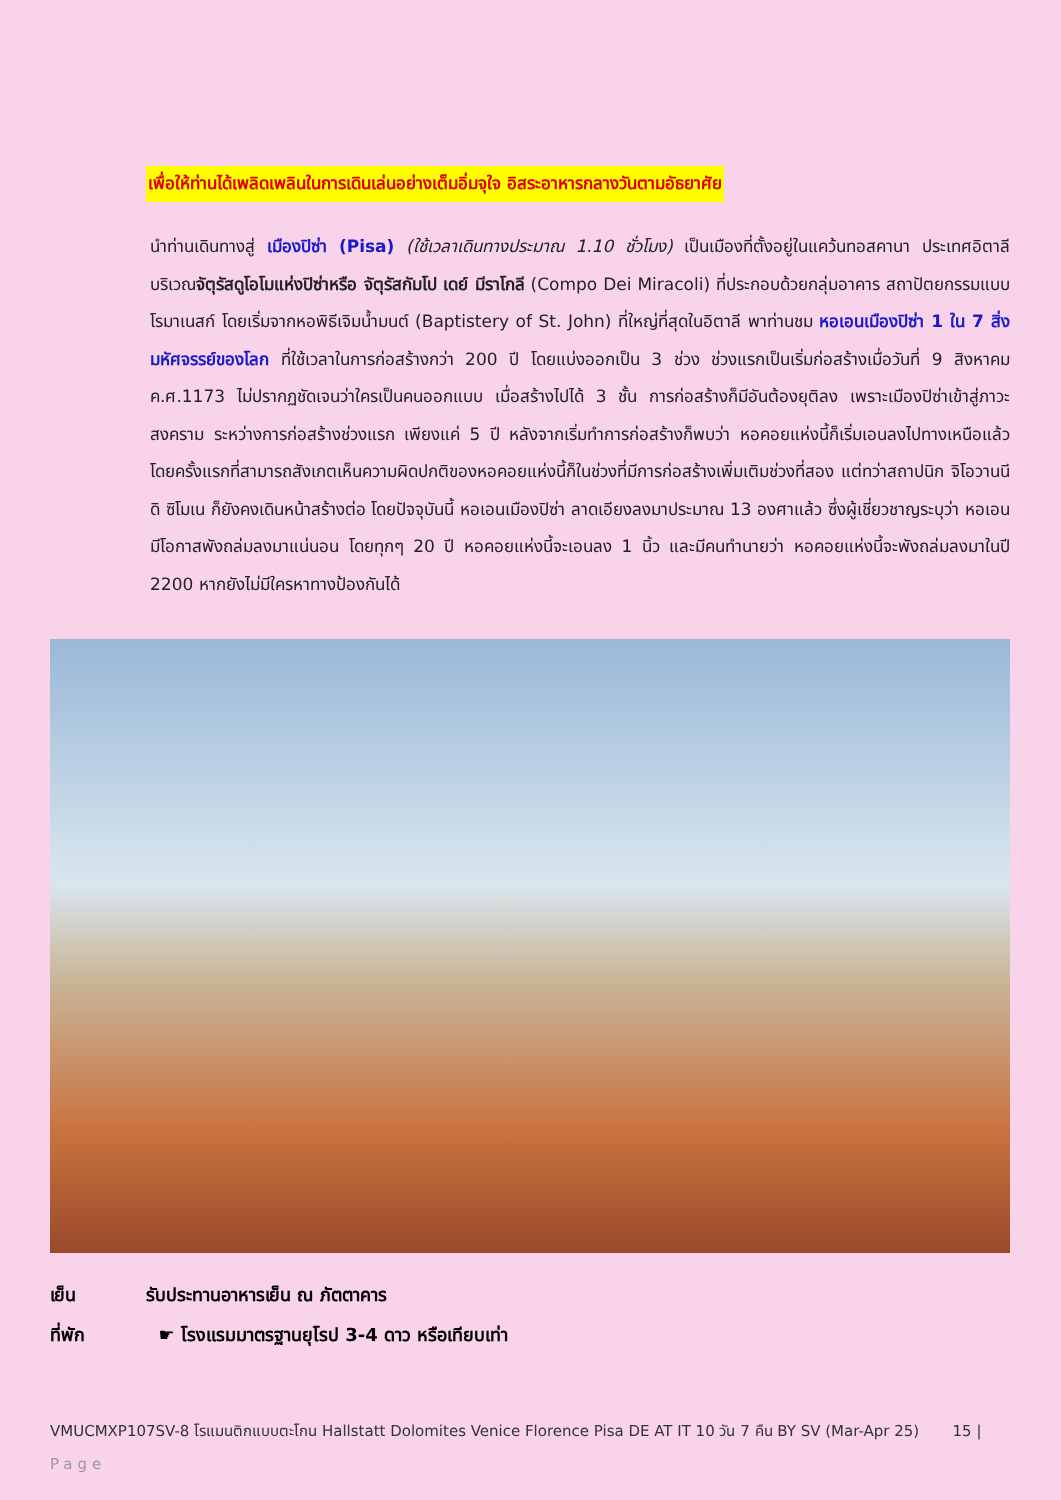เพื่อให้ท่านได้เพลิดเพลินในการเดินเล่นอย่างเต็มอิ่มจุใจ อิสระอาหารกลางวันตามอัธยาศัย
นำท่านเดินทางสู่ เมืองปิซ่า (Pisa) (ใช้เวลาเดินทางประมาณ 1.10 ชั่วโมง) เป็นเมืองที่ตั้งอยู่ในแคว้นทอสคานา ประเทศอิตาลี บริเวณจัตุรัสดูโอโมแห่งปิซ่าหรือ จัตุรัสกัมโป เดย์ มีราโกลี (Compo Dei Miracoli) ที่ประกอบด้วยกลุ่มอาคาร สถาปัตยกรรมแบบโรมาเนสก์ โดยเริ่มจากหอพิธีเจิมน้ำมนต์ (Baptistery of St. John) ที่ใหญ่ที่สุดในอิตาลี พาท่านชม หอเอนเมืองปิซ่า 1 ใน 7 สิ่งมหัศจรรย์ของโลก ที่ใช้เวลาในการก่อสร้างกว่า 200 ปี โดยแบ่งออกเป็น 3 ช่วง ช่วงแรกเป็นเริ่มก่อสร้างเมื่อวันที่ 9 สิงหาคม ค.ศ.1173 ไม่ปรากฏชัดเจนว่าใครเป็นคนออกแบบ เมื่อสร้างไปได้ 3 ชั้น การก่อสร้างก็มีอันต้องยุติลง เพราะเมืองปิซ่าเข้าสู่ภาวะสงคราม ระหว่างการก่อสร้างช่วงแรก เพียงแค่ 5 ปี หลังจากเริ่มทำการก่อสร้างก็พบว่า หอคอยแห่งนี้ก็เริ่มเอนลงไปทางเหนือแล้ว โดยครั้งแรกที่สามารถสังเกตเห็นความผิดปกติของหอคอยแห่งนี้ก็ในช่วงที่มีการก่อสร้างเพิ่มเติมช่วงที่สอง แต่ทว่าสถาปนิก จิโอวานนี ดิ ซิโมเน ก็ยังคงเดินหน้าสร้างต่อ โดยปัจจุบันนี้ หอเอนเมืองปิซ่า ลาดเอียงลงมาประมาณ 13 องศาแล้ว ซึ่งผู้เชี่ยวชาญระบุว่า หอเอนมีโอกาสพังถล่มลงมาแน่นอน โดยทุกๆ 20 ปี หอคอยแห่งนี้จะเอนลง 1 นิ้ว และมีคนทำนายว่า หอคอยแห่งนี้จะพังถล่มลงมาในปี 2200 หากยังไม่มีใครหาทางป้องกันได้
เย็น รับประทานอาหารเย็น ณ ภัตตาคาร
ที่พัก ☛ โรงแรมมาตรฐานยุโรป 3-4 ดาว หรือเทียบเท่า
VMUCMXP107SV-8 โรแมนติกแบบตะโกน Hallstatt Dolomites Venice Florence Pisa DE AT IT 10 วัน 7 คืน BY SV (Mar-Apr 25) 15 |
Page